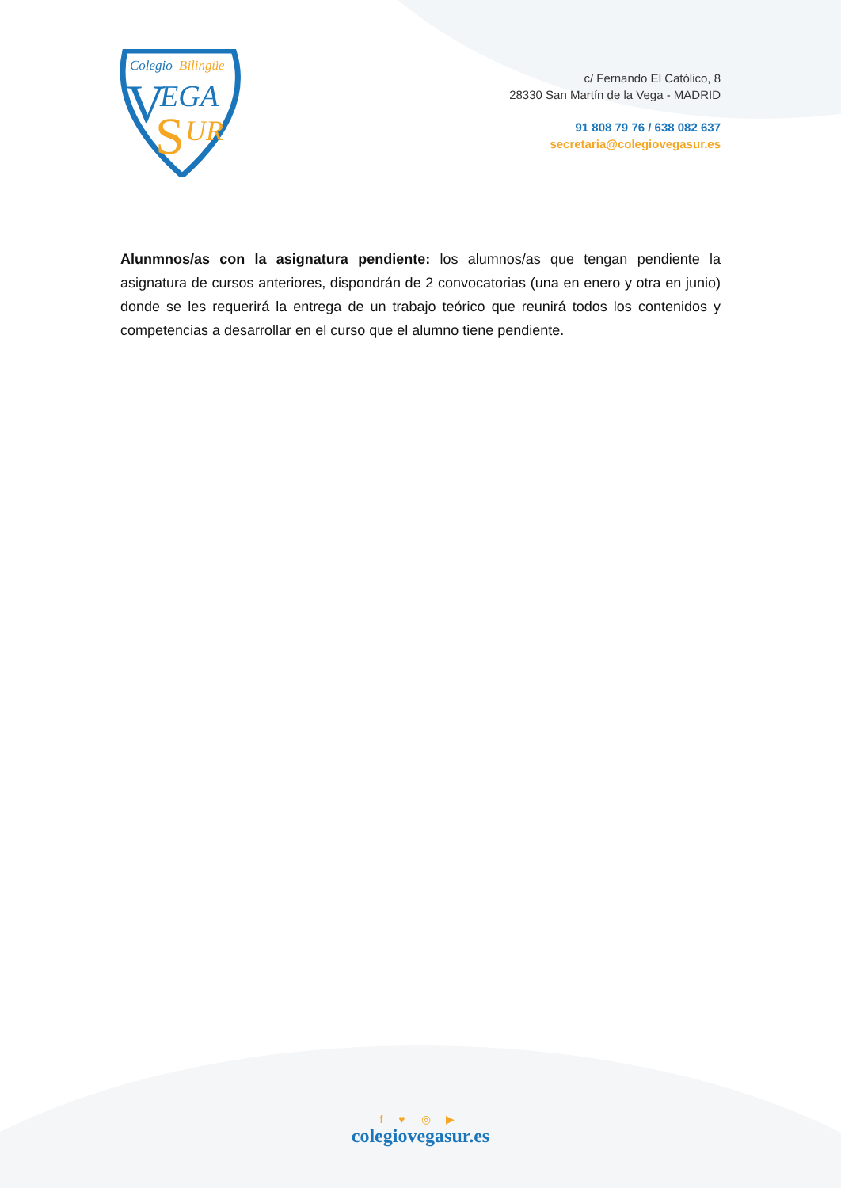Colegio
Bilingüe
V
EGA
S
UR
c/ Fernando El Católico, 8
28330 San Martín de la Vega - MADRID
91 808 79 76 / 638 082 637
secretaria@colegiovegasur.es
Alunmnos/as con la asignatura pendiente: los alumnos/as que tengan pendiente la asignatura de cursos anteriores, dispondrán de 2 convocatorias (una en enero y otra en junio) donde se les requerirá la entrega de un trabajo teórico que reunirá todos los contenidos y competencias a desarrollar en el curso que el alumno tiene pendiente.
f ♥ ◎ ▶
colegiovegasur.es